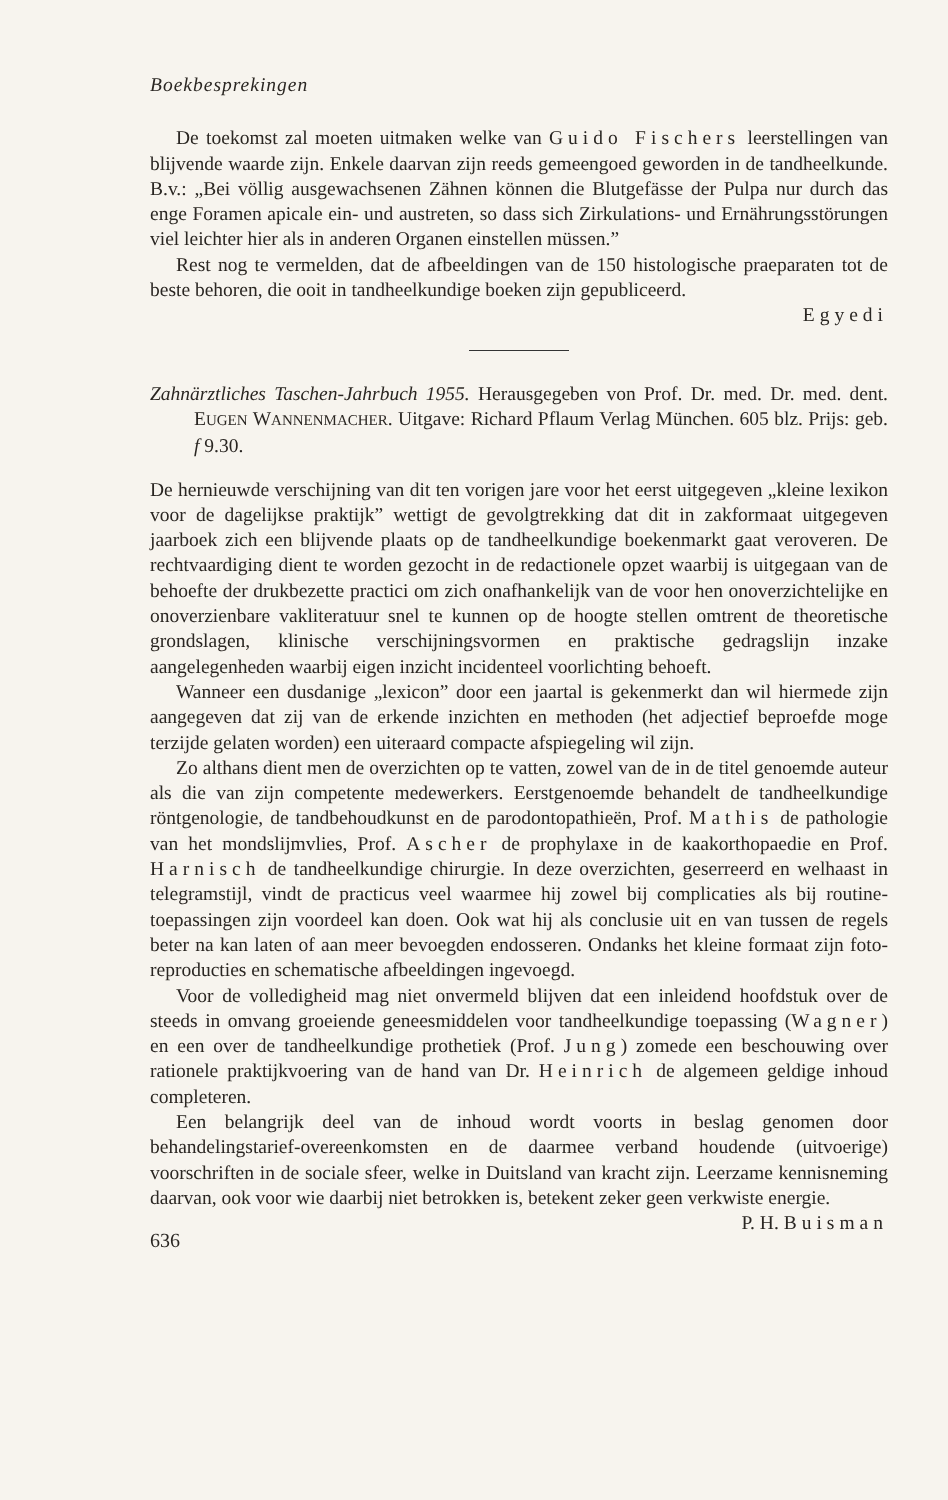Boekbesprekingen
De toekomst zal moeten uitmaken welke van Guido Fischers leerstellingen van blijvende waarde zijn. Enkele daarvan zijn reeds gemeengoed geworden in de tandheelkunde. B.v.: „Bei völlig ausgewachsenen Zähnen können die Blutgefässe der Pulpa nur durch das enge Foramen apicale ein- und austreten, so dass sich Zirkulations- und Ernährungsstörungen viel leichter hier als in anderen Organen einstellen müssen.”
Rest nog te vermelden, dat de afbeeldingen van de 150 histologische praeparaten tot de beste behoren, die ooit in tandheelkundige boeken zijn gepubliceerd.
Egyedi
Zahnärztliches Taschen-Jahrbuch 1955. Herausgegeben von Prof. Dr. med. Dr. med. dent. EUGEN WANNENMACHER. Uitgave: Richard Pflaum Verlag München. 605 blz. Prijs: geb. f 9.30.
De hernieuwde verschijning van dit ten vorigen jare voor het eerst uitgegeven „kleine lexikon voor de dagelijkse praktijk” wettigt de gevolgtrekking dat dit in zakformaat uitgegeven jaarboek zich een blijvende plaats op de tandheelkundige boekenmarkt gaat veroveren. De rechtvaardiging dient te worden gezocht in de redactionele opzet waarbij is uitgegaan van de behoefte der drukbezette practici om zich onafhankelijk van de voor hen onoverzichtelijke en onoverzienbare vakliteratuur snel te kunnen op de hoogte stellen omtrent de theoretische grondslagen, klinische verschijningsvormen en praktische gedragslijn inzake aangelegenheden waarbij eigen inzicht incidenteel voorlichting behoeft.
Wanneer een dusdanige „lexicon” door een jaartal is gekenmerkt dan wil hiermede zijn aangegeven dat zij van de erkende inzichten en methoden (het adjectief beproefde moge terzijde gelaten worden) een uiteraard compacte afspiegeling wil zijn.
Zo althans dient men de overzichten op te vatten, zowel van de in de titel genoemde auteur als die van zijn competente medewerkers. Eerstgenoemde behandelt de tandheelkundige röntgenologie, de tandbehoudkunst en de parodontopathieën, Prof. Mathis de pathologie van het mondslijmvlies, Prof. Ascher de prophylaxe in de kaakorthopaedie en Prof. Harnisch de tandheelkundige chirurgie. In deze overzichten, geserreerd en welhaast in telegramstijl, vindt de practicus veel waarmee hij zowel bij complicaties als bij routine-toepassingen zijn voordeel kan doen. Ook wat hij als conclusie uit en van tussen de regels beter na kan laten of aan meer bevoegden endosseren. Ondanks het kleine formaat zijn foto-reproducties en schematische afbeeldingen ingevoegd.
Voor de volledigheid mag niet onvermeld blijven dat een inleidend hoofdstuk over de steeds in omvang groeiende geneesmiddelen voor tandheelkundige toepassing (Wagner) en een over de tandheelkundige prothetiek (Prof. Jung) zomede een beschouwing over rationele praktijkvoering van de hand van Dr. Heinrich de algemeen geldige inhoud completeren.
Een belangrijk deel van de inhoud wordt voorts in beslag genomen door behandelingstarief-overeenkomsten en de daarmee verband houdende (uitvoerige) voorschriften in de sociale sfeer, welke in Duitsland van kracht zijn. Leerzame kennisneming daarvan, ook voor wie daarbij niet betrokken is, betekent zeker geen verkwiste energie. P. H. Buisman
636